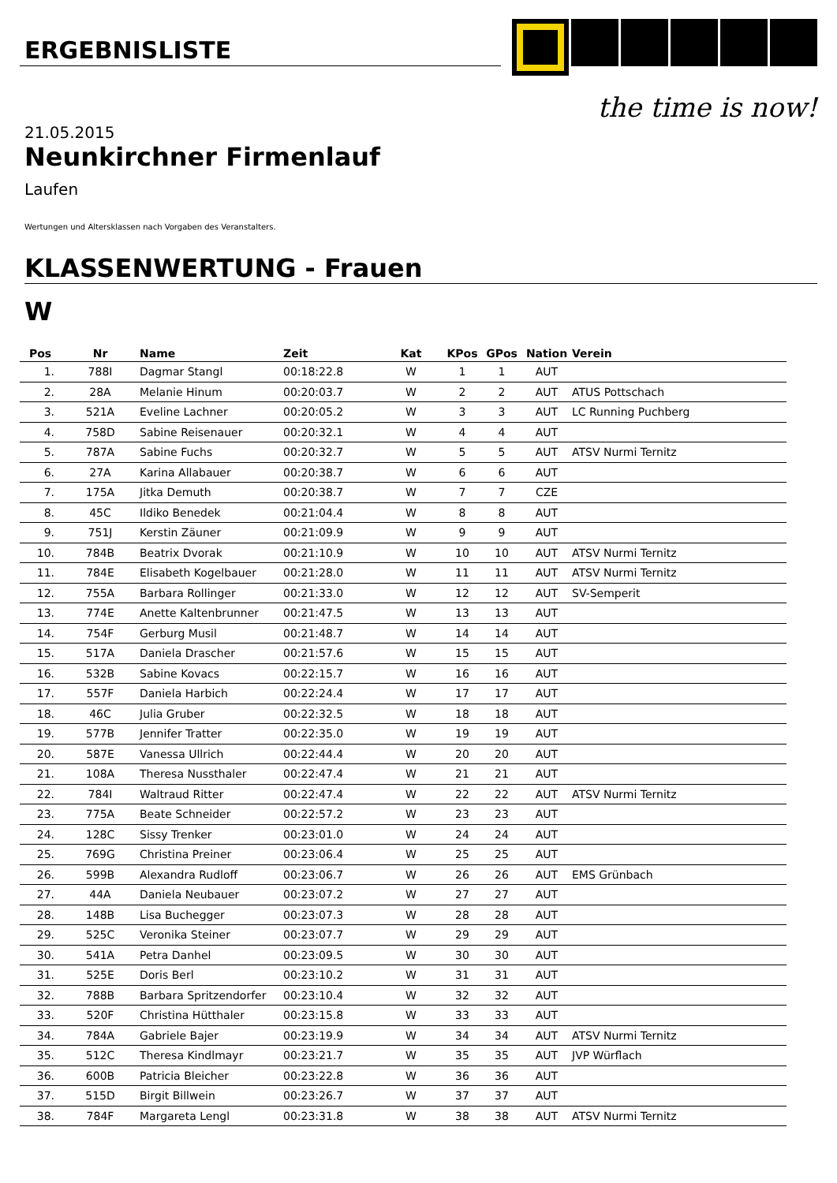ERGEBNISLISTE the time is now!
21.05.2015
Neunkirchner Firmenlauf
Laufen
Wertungen und Altersklassen nach Vorgaben des Veranstalters.
KLASSENWERTUNG - Frauen
W
| Pos | Nr | Name | Zeit | Kat | KPos | GPos | Nation | Verein |
| --- | --- | --- | --- | --- | --- | --- | --- | --- |
| 1. | 788I | Dagmar Stangl | 00:18:22.8 | W | 1 | 1 | AUT | |
| 2. | 28A | Melanie Hinum | 00:20:03.7 | W | 2 | 2 | AUT | ATUS Pottschach |
| 3. | 521A | Eveline Lachner | 00:20:05.2 | W | 3 | 3 | AUT | LC Running Puchberg |
| 4. | 758D | Sabine Reisenauer | 00:20:32.1 | W | 4 | 4 | AUT | |
| 5. | 787A | Sabine Fuchs | 00:20:32.7 | W | 5 | 5 | AUT | ATSV Nurmi Ternitz |
| 6. | 27A | Karina Allabauer | 00:20:38.7 | W | 6 | 6 | AUT | |
| 7. | 175A | Jitka Demuth | 00:20:38.7 | W | 7 | 7 | CZE | |
| 8. | 45C | Ildiko Benedek | 00:21:04.4 | W | 8 | 8 | AUT | |
| 9. | 751J | Kerstin Zäuner | 00:21:09.9 | W | 9 | 9 | AUT | |
| 10. | 784B | Beatrix Dvorak | 00:21:10.9 | W | 10 | 10 | AUT | ATSV Nurmi Ternitz |
| 11. | 784E | Elisabeth Kogelbauer | 00:21:28.0 | W | 11 | 11 | AUT | ATSV Nurmi Ternitz |
| 12. | 755A | Barbara Rollinger | 00:21:33.0 | W | 12 | 12 | AUT | SV-Semperit |
| 13. | 774E | Anette Kaltenbrunner | 00:21:47.5 | W | 13 | 13 | AUT | |
| 14. | 754F | Gerburg Musil | 00:21:48.7 | W | 14 | 14 | AUT | |
| 15. | 517A | Daniela Drascher | 00:21:57.6 | W | 15 | 15 | AUT | |
| 16. | 532B | Sabine Kovacs | 00:22:15.7 | W | 16 | 16 | AUT | |
| 17. | 557F | Daniela Harbich | 00:22:24.4 | W | 17 | 17 | AUT | |
| 18. | 46C | Julia Gruber | 00:22:32.5 | W | 18 | 18 | AUT | |
| 19. | 577B | Jennifer Tratter | 00:22:35.0 | W | 19 | 19 | AUT | |
| 20. | 587E | Vanessa Ullrich | 00:22:44.4 | W | 20 | 20 | AUT | |
| 21. | 108A | Theresa Nussthaler | 00:22:47.4 | W | 21 | 21 | AUT | |
| 22. | 784I | Waltraud Ritter | 00:22:47.4 | W | 22 | 22 | AUT | ATSV Nurmi Ternitz |
| 23. | 775A | Beate Schneider | 00:22:57.2 | W | 23 | 23 | AUT | |
| 24. | 128C | Sissy Trenker | 00:23:01.0 | W | 24 | 24 | AUT | |
| 25. | 769G | Christina Preiner | 00:23:06.4 | W | 25 | 25 | AUT | |
| 26. | 599B | Alexandra Rudloff | 00:23:06.7 | W | 26 | 26 | AUT | EMS Grünbach |
| 27. | 44A | Daniela Neubauer | 00:23:07.2 | W | 27 | 27 | AUT | |
| 28. | 148B | Lisa Buchegger | 00:23:07.3 | W | 28 | 28 | AUT | |
| 29. | 525C | Veronika Steiner | 00:23:07.7 | W | 29 | 29 | AUT | |
| 30. | 541A | Petra Danhel | 00:23:09.5 | W | 30 | 30 | AUT | |
| 31. | 525E | Doris Berl | 00:23:10.2 | W | 31 | 31 | AUT | |
| 32. | 788B | Barbara Spritzendorfer | 00:23:10.4 | W | 32 | 32 | AUT | |
| 33. | 520F | Christina Hütthaler | 00:23:15.8 | W | 33 | 33 | AUT | |
| 34. | 784A | Gabriele Bajer | 00:23:19.9 | W | 34 | 34 | AUT | ATSV Nurmi Ternitz |
| 35. | 512C | Theresa Kindlmayr | 00:23:21.7 | W | 35 | 35 | AUT | JVP Würflach |
| 36. | 600B | Patricia Bleicher | 00:23:22.8 | W | 36 | 36 | AUT | |
| 37. | 515D | Birgit Billwein | 00:23:26.7 | W | 37 | 37 | AUT | |
| 38. | 784F | Margareta Lengl | 00:23:31.8 | W | 38 | 38 | AUT | ATSV Nurmi Ternitz |